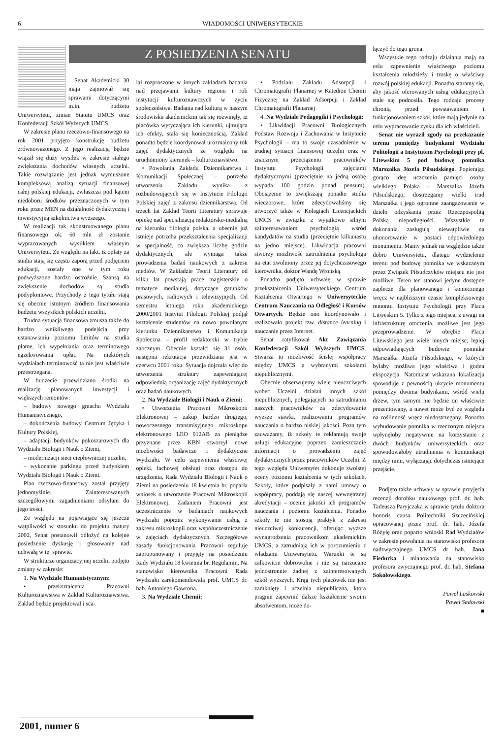6 WIADOMOŚCI UNIWERSYTECKIE
Z POSIEDZENIA SENATU
Senat Akademicki 30 maja zajmował się sprawami dotyczącymi m.in. budżetu Uniwersytetu, zmian Statutu UMCS oraz Konfederacji Szkół Wyższych UMCS.
W zakresie planu rzeczowo-finansowego na rok 2001 przyjęto konstrukcję budżetu zrównoważonego. Z jego realizacją będzie wiązał się duży wysiłek w zakresie stałego zwiększania dochodów własnych uczelni. Takie rozwiązanie jest jednak wymuszone kompleksową analizą sytuacji finansowej całej polskiej edukacji, zwłaszcza pod kątem niedoboru środków przeznaczonych w tym roku przez MEN na działalność dydaktyczną i inwestycyjną szkolnictwa wyższego.
W realizacji tak skonstruowanego planu finansowego ok. 60 mln zł zostanie wypracowanych wysiłkiem własnym Uniwersytetu. Ze względu na fakt, iż opłaty za studia stają się często zaporą przed podjęciem edukacji, zostały one w tym roku podwyższone bardzo ostrożnie. Szansą na zwiększenie dochodów są studia podyplomowe. Przychody z tego tytułu stają się obecnie istotnym źródłem finansowania budżetu wszystkich polskich uczelni.
Trudna sytuacja finansowa zmusza także do bardzo wnikliwego podejścia przy ustanawianiu poziomu limitów na studia płatne, ich wypełniania oraz terminowego egzekwowania opłat. Na niektórych wydziałach terminowość ta nie jest właściwie przestrzegana.
W budżecie przewidziano środki na realizację planowanych inwestycji i większych remontów:
– budowy nowego gmachu Wydziału Humanistycznego,
– dokończenia budowy Centrum Języka i Kultury Polskiej,
– adaptacji budynków pokoszarowych dla Wydziału Biologii i Nauk o Ziemi,
– modernizacji sieci ciepłowniczej uczelni,
– wykonanie parkingu przed budynkiem Wydziału Biologii i Nauk o Ziemi.
Plan rzeczowo-finansowy został przyjęty jednomyślnie. Zainteresowanych szczegółowymi zagadnieniami odsyłam do jego treści.
Ze względu na pojawiające się jeszcze wątpliwości w stosunku do projektu matury 2002, Senat postanowił odłożyć na kolejne posiedzenie dyskusję i głosowanie nad uchwałą w tej sprawie.
W strukturze organizacyjnej uczelni podjęto zmiany w zakresie:
1. Na Wydziale Humanistycznym:
• przekształcenia Pracowni Kulturoznawstwa w Zakład Kulturoznawstwa. Zakład będzie projektował i sca-
lał rozproszone w innych zakładach badania nad przejawami kultury regionu i roli instytucji kulturoznawczych w życiu społeczeństwa. Badania nad kulturą w naszym środowisku akademickim tak się rozwinęły, iż placówka wytyczająca ich kierunki, ujmująca ich efekty, stała się koniecznością. Zakład ponadto będzie koordynował urozmaicony tok zajęć dydaktycznych ze względu na uruchomiony kierunek – kulturoznawstwo.
• Powołania Zakładu Dziennikarstwa i Komunikacji Społecznej – potrzeba utworzenia Zakładu wynika z rozbudowujących się w Instytucie Filologii Polskiej zajęć z zakresu dziennikarstwa. Od trzech lat Zakład Teorii Literatury sprawuje opiekę nad specjalizacją redaktorsko-medialną na kierunku filologia polska, a obecnie już istnieje potrzeba przekształcenia specjalizacji w specjalność, co zwiększa liczbę godzin dydaktycznych, ale wymaga także prowadzenia badań naukowych z zakresu mediów. W Zakładzie Teorii Literatury od kilku lat powstają prace magisterskie o tematyce medialnej, dotyczące gatunków prasowych, radiowych i telewizyjnych. Od semestru letniego roku akademickiego 2000/2001 Instytut Filologii Polskiej podjął kształcenie studentów na nowo powołanym kierunku Dziennikarstwo i Komunikacja Społeczna – profil redaktorski w trybie zaocznym. Obecnie kształci się 31 osób, następna rekrutacja przewidziana jest w czerwcu 2001 roku. Sytuacja dojrzała więc do utworzenia struktury zapewniającej odpowiednią organizację zajęć dydaktycznych oraz badań naukowych.
2. Na Wydziale Biologii i Nauk o Ziemi:
• Utworzenia Pracowni Mikroskopii Elektronowej – zakup bardzo drogiego, nowoczesnego transmisyjnego mikroskopu elektronowego LEO 912AB za pieniądze przyznane przez KBN stworzył nowe możliwości badawcze i dydaktyczne Wydziału. W celu zapewnienia właściwej opieki, fachowej obsługi oraz dostępu do urządzenia, Rada Wydziału Biologii i Nauk o Ziemi na posiedzeniu 18 kwietnia br. poparła wniosek o utworzenie Pracowni Mikroskopii Elektronowej. Zadaniem Pracowni jest uczestniczenie w badaniach naukowych Wydziału poprzez wykonywanie usług z zakresu mikroskopii oraz współuczestniczenie w zajęciach dydaktycznych. Szczegółowe zasady funkcjonowania Pracowni reguluje zaproponowany i przyjęty na posiedzeniu Rady Wydziału 18 kwietnia br. Regulamin. Na stanowisko kierownika Pracowni Rada Wydziału zarekomendowała prof. UMCS dr. hab. Antoniego Gawrona.
3. Na Wydziale Chemii:
• Podziału Zakładu Adsorpcji i Chromatografii Planarnej w Katedrze Chemii Fizycznej na Zakład Adsorpcji i Zakład Chromatografii Planarnej
4. Na Wydziale Pedagogiki i Psychologii:
• Likwidacji Pracowni Biologicznych Podstaw Rozwoju i Zachowania w Instytucie Psychologii – ma to swoje uzasadnienie w trudnej sytuacji finansowej uczelni oraz w znacznym przeciążeniu pracowników Instytutu Psychologii zajęciami dydaktycznymi (przeciętnie na jedną osobę wypada 100 godzin ponad pensum). Obciążenie to zwiększają ponadto studia wieczorowe, które zdecydowaliśmy się utworzyć także w Kolegiach Licencjackich UMCS w związku z wyjątkowo silnym zainteresowaniem psychologią wśród kandydatów na studia (przeciętnie kilkunastu na jedno miejsce). Likwidacja pracowni stworzy możliwość zatrudnienia psychologa na etat zwolniony przez jej dotychczasowego kierownika, doktor Wandę Wrońską.
Ponadto podjęto uchwałę w sprawie przekształcenia Uniwersyteckiego Centrum Kształcenia Otwartego w Uniwersyteckie Centrum Nauczania na Odległość i Kursów Otwartych. Będzie ono koordynowało i realizowało projekt tzw. distance learning i nauczanie przez Internet.
Senat ratyfikował Akt Zawiązania Konfederacji Szkół Wyższych UMCS. Stwarza to możliwość ścisłej współpracy między UMCS a wybranymi szkołami niepublicznymi.
Obecnie obserwujemy wiele nieuczciwych wobec Uczelni działań innych szkół niepublicznych, polegających na zatrudnianiu naszych pracowników za zdecydowanie wyższe stawki, realizowaniu programów nauczania o bardzo niskiej jakości. Poza tym zauważamy, iż szkoły te reklamują swoje usługi edukacyjne poprzez zamieszczanie informacji o prowadzeniu zajęć dydaktycznych przez pracowników Uczelni. Z tego względu Uniwersytet dokonuje swoistej oceny poziomu kształcenia w tych szkołach. Szkoły, które podpisały z nami umowy o współpracy, poddają się naszej wewnętrznej akredytacji – ocenie jakości ich programów nauczania i poziomu kształcenia. Ponadto szkoły te nie stosują praktyk z zakresu nieuczciwej konkurencji, oferując wyższe wynagrodzenia pracownikom akademickim UMCS, a zatrudniają ich w porozumieniu z władzami Uniwersytetu. Warunki te są całkowicie dobrowolne i nie są narzucane jednostronnie żadnej z zainteresowanych szkół wyższych. Krąg tych placówek nie jest zamknięty i uczelnia niepubliczna, która pragnie zapewnić dalsze kształcenie swoim absolwentom, może do-
łączyć do tego grona.
Wszystkie tego rodzaju działania mają na celu zapewnienie właściwego poziomu kształcenia młodzieży i troskę o właściwy rozwój polskiej edukacji. Ponadto staramy się, aby jakość oferowanych usług edukacyjnych stale się podnosiła. Tego rodzaju procesy chronią przed powstawaniem i funkcjonowaniem szkół, które mają jedynie na celu wypracowanie zysku dla ich właścicieli.
Senat nie wyraził zgody na przekazanie terenu pomiędzy budynkami Wydziału Politologii a Instytutem Psychologii przy pl. Litewskim 5 pod budowę pomnika Marszałka Józefa Piłsudskiego. Popierając gorąco ideę uczczenia pamięci osoby wielkiego Polaka – Marszałka Józefa Piłsudskiego, dostrzegamy wielki trud Marszałka i jego ogromne zaangażowanie w dzieło odzyskania przez Rzeczpospolitą Polską niepodległości. Wszystkie te dokonania zasługują niewątpliwie na uhonorowanie w postaci odpowiedniego monumentu. Mamy jednak na względzie także dobro Uniwersytetu, dlatego wydzielenie terenu pod budowę pomnika we wskazanym przez Związek Piłsudczyków miejscu nie jest możliwe. Teren ten stanowi jedyne dostępne zaplecze dla planowanego i koniecznego wręcz w najbliższym czasie kompleksowego remontu Instytutu Psychologii przy Placu Litweskim 5. Tylko z tego miejsca, z uwagi na infrastrukturę otoczenia, możliwe jest jego przeprowadzenie. W obrębie Placu Litewskiego jest wiele innych miejsc, lepiej odpowiadających budowie pomnika Marszałka Józefa Piłsudskiego, w których byłaby możliwa jego właściwa i godna ekspozycja. Natomiast wskazana lokalizacja spowoduje z pewnością ukrycie monumentu pomiędzy dwoma budynkami, wśród wielu drzew, tym samym nie będzie on właściwie prezentowany, a nawet może być ze względu na roślinność wręcz niedostrzegany. Ponadto wybudowanie pomnika w rzeczonym miejscu wpłynęłoby negatywnie na korzystanie z dwóch budynków uniwersyteckich oraz spowodowałoby utrudnienia w komunikacji między nimi, wyłączając dotychczas istniejące przejście.
Podjęto także uchwały w sprawie przyjęcia recenzji dorobku naukowego prof. dr. hab. Tadeusza Paryjczaka w sprawie tytułu doktora honoris causa Politechniki Szczecińskiej opracowanej przez prof. dr. hab. Józefa Różyłę oraz poparto wnioski Rad Wydziałów w zakresie powołania na stanowisko profesora nadzwyczajnego UMCS dr hab. Jana Fiedurka i mianowania na stanowisko profesora zwyczajnego prof. dr. hab. Stefana Sokołowskiego.
Paweł Laskowski
Paweł Sadowski
■
2001, numer 6